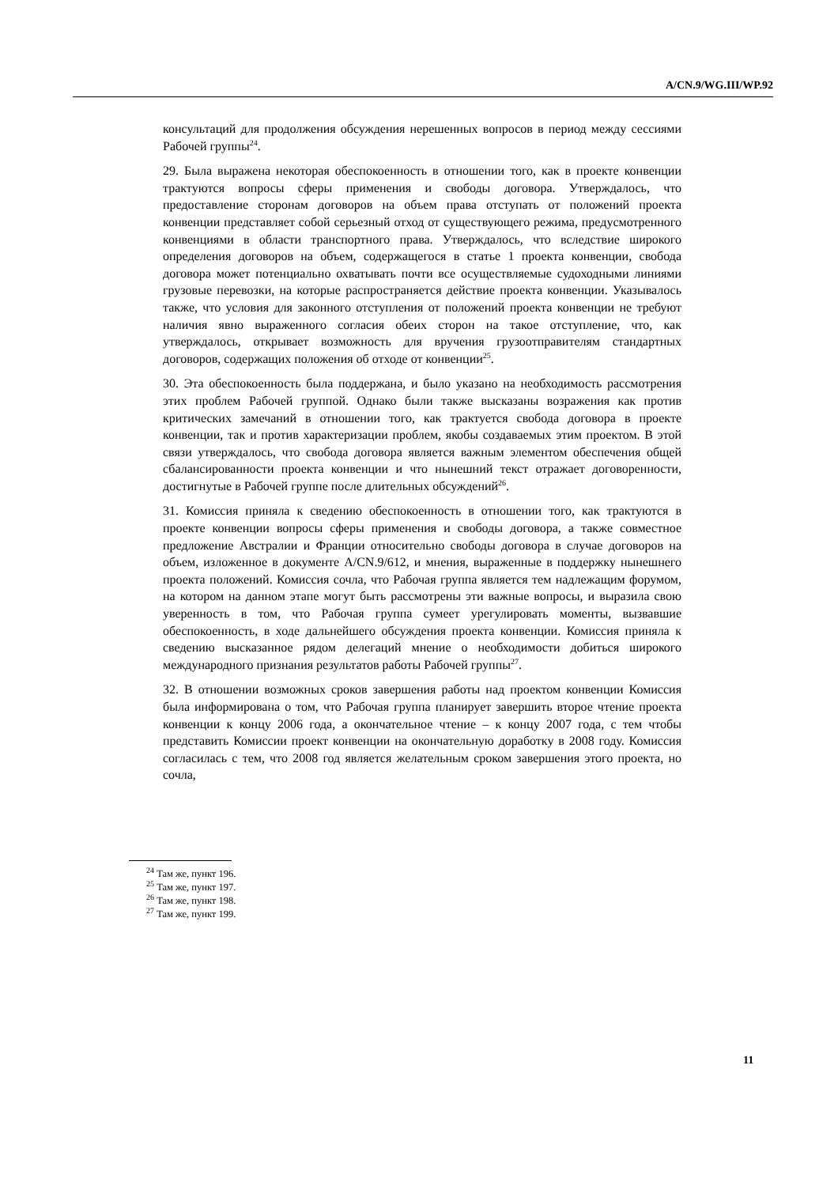A/CN.9/WG.III/WP.92
консультаций для продолжения обсуждения нерешенных вопросов в период между сессиями Рабочей группы<sup>24</sup>.
29. Была выражена некоторая обеспокоенность в отношении того, как в проекте конвенции трактуются вопросы сферы применения и свободы договора. Утверждалось, что предоставление сторонам договоров на объем права отступать от положений проекта конвенции представляет собой серьезный отход от существующего режима, предусмотренного конвенциями в области транспортного права. Утверждалось, что вследствие широкого определения договоров на объем, содержащегося в статье 1 проекта конвенции, свобода договора может потенциально охватывать почти все осуществляемые судоходными линиями грузовые перевозки, на которые распространяется действие проекта конвенции. Указывалось также, что условия для законного отступления от положений проекта конвенции не требуют наличия явно выраженного согласия обеих сторон на такое отступление, что, как утверждалось, открывает возможность для вручения грузоотправителям стандартных договоров, содержащих положения об отходе от конвенции<sup>25</sup>.
30. Эта обеспокоенность была поддержана, и было указано на необходимость рассмотрения этих проблем Рабочей группой. Однако были также высказаны возражения как против критических замечаний в отношении того, как трактуется свобода договора в проекте конвенции, так и против характеризации проблем, якобы создаваемых этим проектом. В этой связи утверждалось, что свобода договора является важным элементом обеспечения общей сбалансированности проекта конвенции и что нынешний текст отражает договоренности, достигнутые в Рабочей группе после длительных обсуждений<sup>26</sup>.
31. Комиссия приняла к сведению обеспокоенность в отношении того, как трактуются в проекте конвенции вопросы сферы применения и свободы договора, а также совместное предложение Австралии и Франции относительно свободы договора в случае договоров на объем, изложенное в документе A/CN.9/612, и мнения, выраженные в поддержку нынешнего проекта положений. Комиссия сочла, что Рабочая группа является тем надлежащим форумом, на котором на данном этапе могут быть рассмотрены эти важные вопросы, и выразила свою уверенность в том, что Рабочая группа сумеет урегулировать моменты, вызвавшие обеспокоенность, в ходе дальнейшего обсуждения проекта конвенции. Комиссия приняла к сведению высказанное рядом делегаций мнение о необходимости добиться широкого международного признания результатов работы Рабочей группы<sup>27</sup>.
32. В отношении возможных сроков завершения работы над проектом конвенции Комиссия была информирована о том, что Рабочая группа планирует завершить второе чтение проекта конвенции к концу 2006 года, а окончательное чтение – к концу 2007 года, с тем чтобы представить Комиссии проект конвенции на окончательную доработку в 2008 году. Комиссия согласилась с тем, что 2008 год является желательным сроком завершения этого проекта, но сочла,
<sup>24</sup> Там же, пункт 196.
<sup>25</sup> Там же, пункт 197.
<sup>26</sup> Там же, пункт 198.
<sup>27</sup> Там же, пункт 199.
11